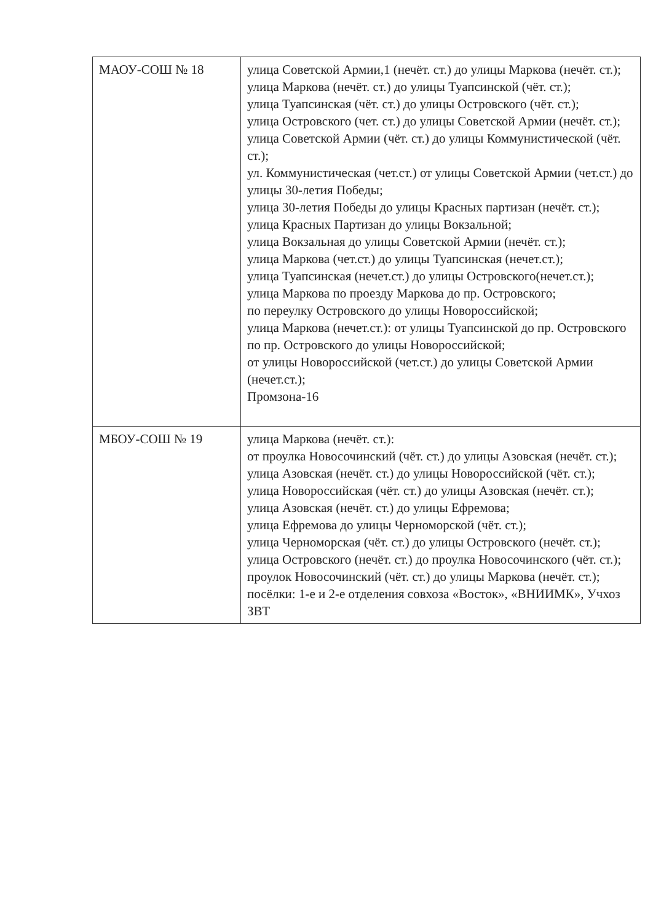| МАОУ-СОШ № 18 | улица Советской Армии,1 (нечёт. ст.) до улицы Маркова (нечёт. ст.); улица Маркова (нечёт. ст.) до улицы Туапсинской (чёт. ст.); улица Туапсинская (чёт. ст.) до улицы Островского (чёт. ст.); улица Островского (чет. ст.) до улицы Советской Армии (нечёт. ст.); улица Советской Армии (чёт. ст.) до улицы Коммунистической (чёт. ст.); ул. Коммунистическая (чет.ст.) от улицы Советской Армии (чет.ст.) до улицы 30-летия Победы; улица 30-летия Победы до улицы Красных партизан (нечёт. ст.); улица Красных Партизан до улицы Вокзальной; улица Вокзальная до улицы Советской Армии (нечёт. ст.); улица Маркова (чет.ст.) до улицы Туапсинская (нечет.ст.); улица Туапсинская (нечет.ст.) до улицы Островского(нечет.ст.); улица Маркова по проезду Маркова до пр. Островского; по переулку Островского до улицы Новороссийской; улица Маркова (нечет.ст.): от улицы Туапсинской до пр. Островского по пр. Островского до улицы Новороссийской; от улицы Новороссийской (чет.ст.) до улицы Советской Армии (нечет.ст.); Промзона-16 |
| МБОУ-СОШ № 19 | улица Маркова (нечёт. ст.): от проулка Новосочинский (чёт. ст.) до улицы Азовская (нечёт. ст.); улица Азовская (нечёт. ст.) до улицы Новороссийской (чёт. ст.); улица Новороссийская (чёт. ст.) до улицы Азовская (нечёт. ст.); улица Азовская (нечёт. ст.) до улицы Ефремова; улица Ефремова до улицы Черноморской (чёт. ст.); улица Черноморская (чёт. ст.) до улицы Островского (нечёт. ст.); улица Островского (нечёт. ст.) до проулка Новосочинского (чёт. ст.); проулок Новосочинский (чёт. ст.) до улицы Маркова (нечёт. ст.); посёлки: 1-е и 2-е отделения совхоза «Восток», «ВНИИМК», Учхоз ЗВТ |